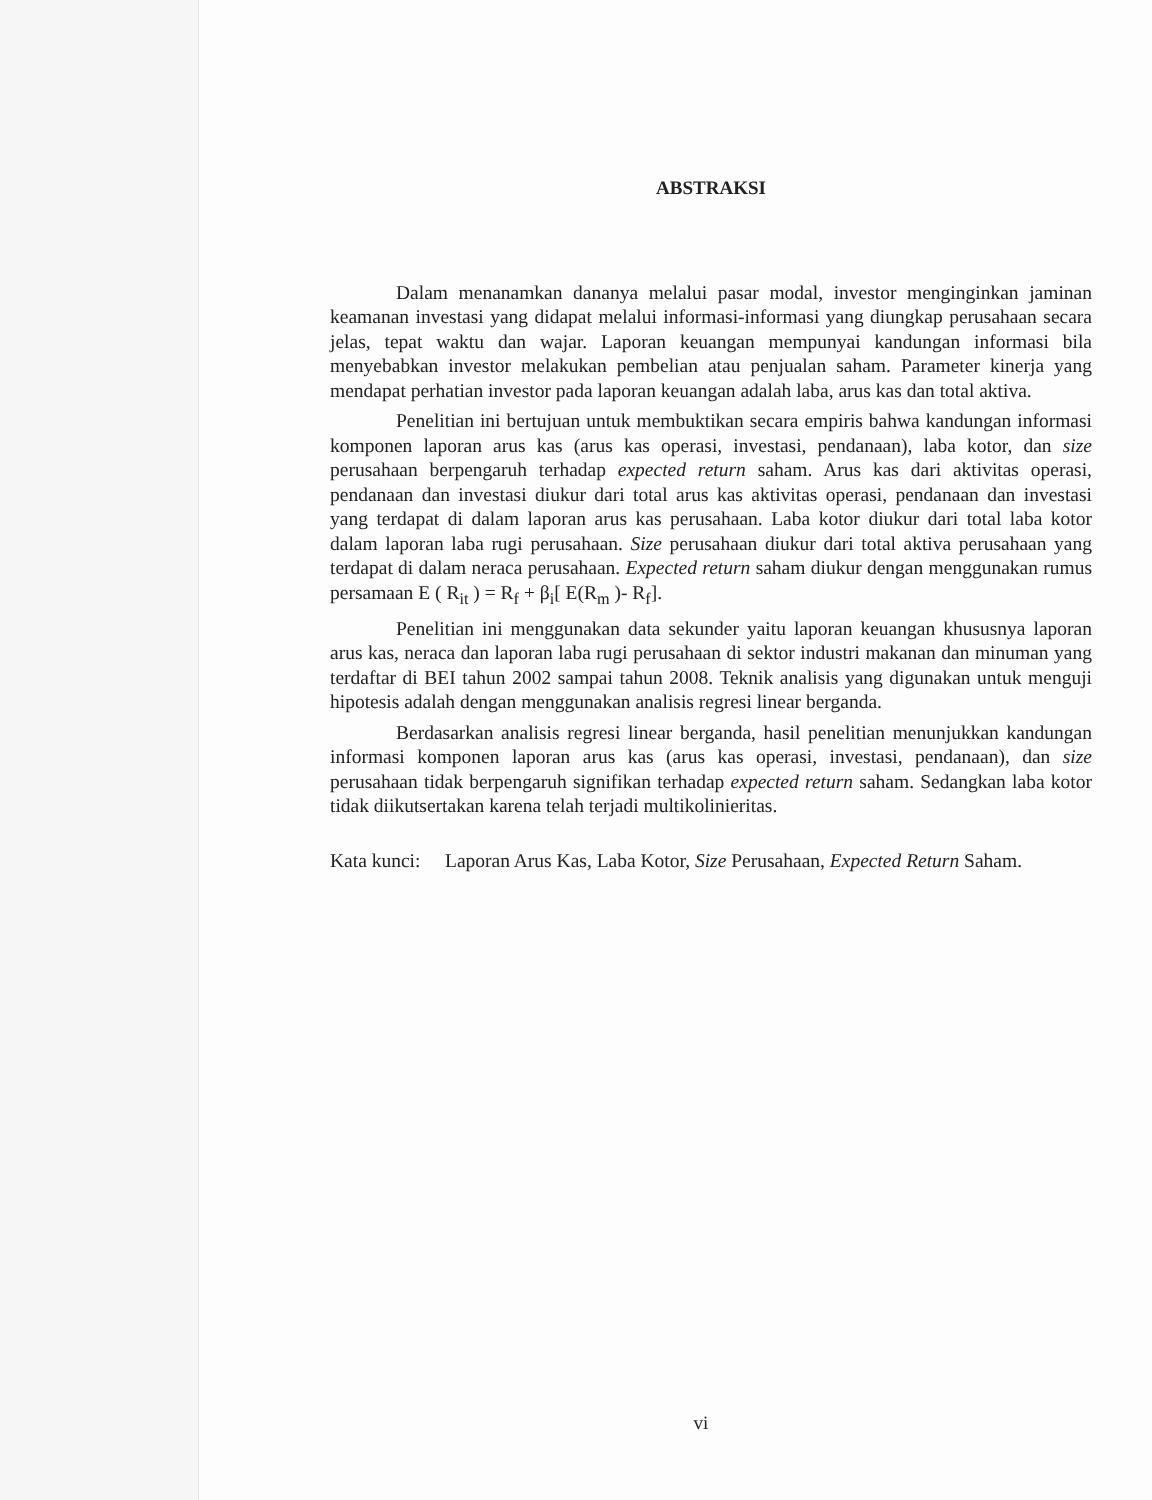ABSTRAKSI
Dalam menanamkan dananya melalui pasar modal, investor menginginkan jaminan keamanan investasi yang didapat melalui informasi-informasi yang diungkap perusahaan secara jelas, tepat waktu dan wajar. Laporan keuangan mempunyai kandungan informasi bila menyebabkan investor melakukan pembelian atau penjualan saham. Parameter kinerja yang mendapat perhatian investor pada laporan keuangan adalah laba, arus kas dan total aktiva.
Penelitian ini bertujuan untuk membuktikan secara empiris bahwa kandungan informasi komponen laporan arus kas (arus kas operasi, investasi, pendanaan), laba kotor, dan size perusahaan berpengaruh terhadap expected return saham. Arus kas dari aktivitas operasi, pendanaan dan investasi diukur dari total arus kas aktivitas operasi, pendanaan dan investasi yang terdapat di dalam laporan arus kas perusahaan. Laba kotor diukur dari total laba kotor dalam laporan laba rugi perusahaan. Size perusahaan diukur dari total aktiva perusahaan yang terdapat di dalam neraca perusahaan. Expected return saham diukur dengan menggunakan rumus persamaan E ( R<sub>it</sub> ) = R<sub>f</sub> + β<sub>i</sub>[ E(R<sub>m</sub> )- R<sub>f</sub>].
Penelitian ini menggunakan data sekunder yaitu laporan keuangan khususnya laporan arus kas, neraca dan laporan laba rugi perusahaan di sektor industri makanan dan minuman yang terdaftar di BEI tahun 2002 sampai tahun 2008. Teknik analisis yang digunakan untuk menguji hipotesis adalah dengan menggunakan analisis regresi linear berganda.
Berdasarkan analisis regresi linear berganda, hasil penelitian menunjukkan kandungan informasi komponen laporan arus kas (arus kas operasi, investasi, pendanaan), dan size perusahaan tidak berpengaruh signifikan terhadap expected return saham. Sedangkan laba kotor tidak diikutsertakan karena telah terjadi multikolinieritas.
Kata kunci:
Laporan Arus Kas, Laba Kotor, Size Perusahaan, Expected Return Saham.
vi